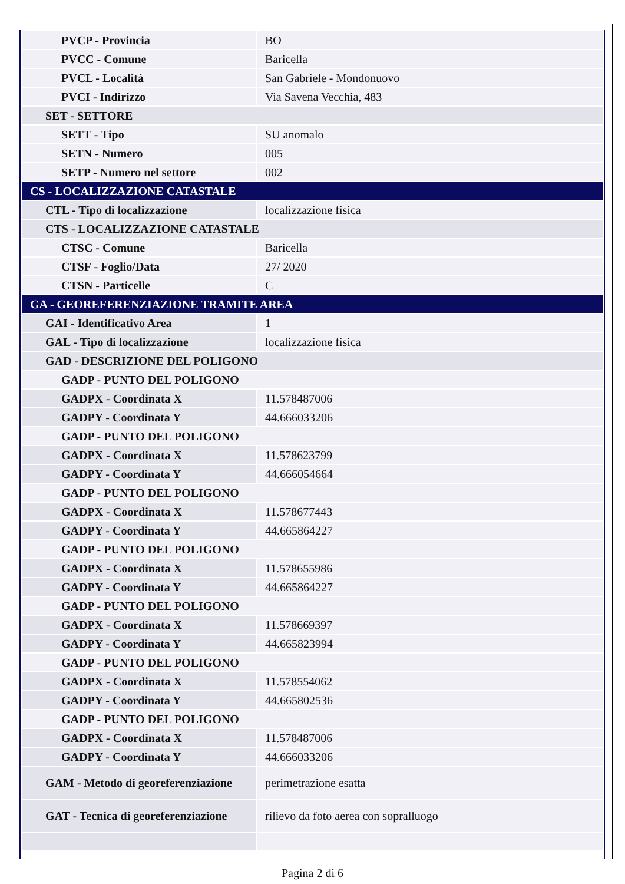| PVCP - Provincia | BO |
| PVCC - Comune | Baricella |
| PVCL - Località | San Gabriele - Mondonuovo |
| PVCI - Indirizzo | Via Savena Vecchia, 483 |
| SET - SETTORE | |
| SETT - Tipo | SU anomalo |
| SETN - Numero | 005 |
| SETP - Numero nel settore | 002 |
| CS - LOCALIZZAZIONE CATASTALE | |
| CTL - Tipo di localizzazione | localizzazione fisica |
| CTS - LOCALIZZAZIONE CATASTALE | |
| CTSC - Comune | Baricella |
| CTSF - Foglio/Data | 27/ 2020 |
| CTSN - Particelle | C |
| GA - GEOREFERENZIAZIONE TRAMITE AREA | |
| GAI - Identificativo Area | 1 |
| GAL - Tipo di localizzazione | localizzazione fisica |
| GAD - DESCRIZIONE DEL POLIGONO | |
| GADP - PUNTO DEL POLIGONO | |
| GADPX - Coordinata X | 11.578487006 |
| GADPY - Coordinata Y | 44.666033206 |
| GADP - PUNTO DEL POLIGONO | |
| GADPX - Coordinata X | 11.578623799 |
| GADPY - Coordinata Y | 44.666054664 |
| GADP - PUNTO DEL POLIGONO | |
| GADPX - Coordinata X | 11.578677443 |
| GADPY - Coordinata Y | 44.665864227 |
| GADP - PUNTO DEL POLIGONO | |
| GADPX - Coordinata X | 11.578655986 |
| GADPY - Coordinata Y | 44.665864227 |
| GADP - PUNTO DEL POLIGONO | |
| GADPX - Coordinata X | 11.578669397 |
| GADPY - Coordinata Y | 44.665823994 |
| GADP - PUNTO DEL POLIGONO | |
| GADPX - Coordinata X | 11.578554062 |
| GADPY - Coordinata Y | 44.665802536 |
| GADP - PUNTO DEL POLIGONO | |
| GADPX - Coordinata X | 11.578487006 |
| GADPY - Coordinata Y | 44.666033206 |
| GAM - Metodo di georeferenziazione | perimetrazione esatta |
| GAT - Tecnica di georeferenziazione | rilievo da foto aerea con sopralluogo |
Pagina 2 di 6